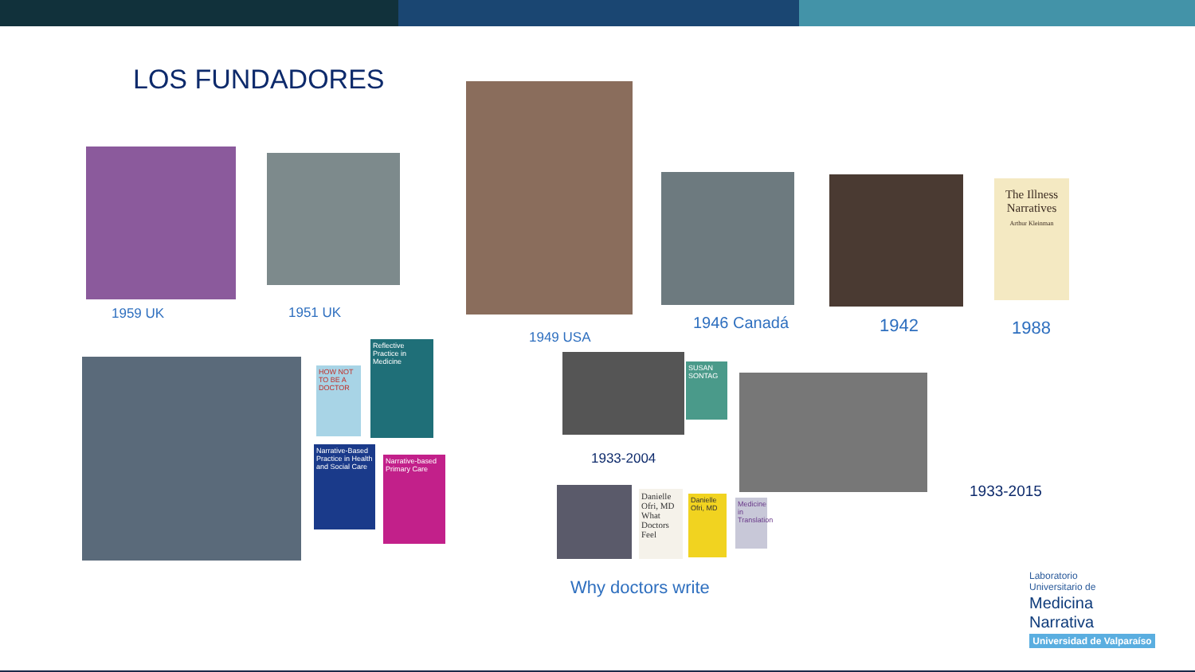LOS FUNDADORES
The Illness Narratives
Arthur Kleinman
1959 UK 1951 UK
1949 USA
1946 Canadá 1942 1988
HOW NOT TO BE A DOCTOR
Reflective Practice in Medicine
Narrative-Based Practice in Health and Social Care
Narrative-based Primary Care
SUSAN SONTAG
1933-2004
1933-2015
Danielle Ofri, MD What Doctors Feel
Danielle Ofri, MD
Medicine in Translation
Why doctors write
Laboratorio
Universitario de
Medicina
Narrativa
Universidad de Valparaíso